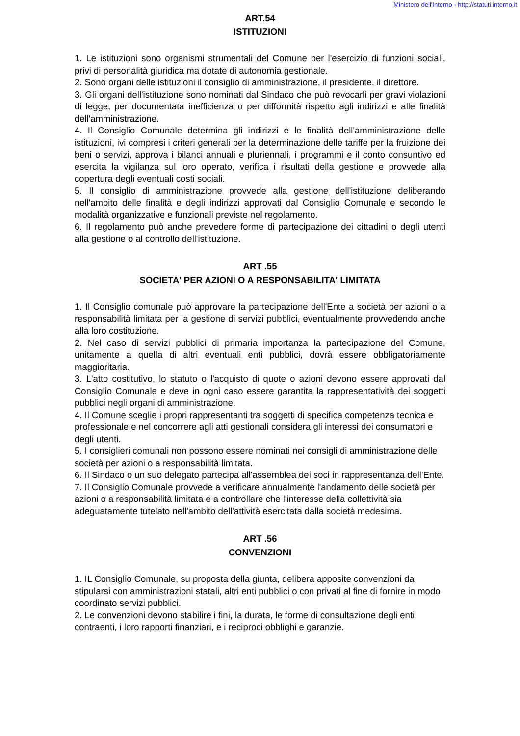Ministero dell'Interno - http://statuti.interno.it
ART.54
ISTITUZIONI
1. Le istituzioni sono organismi strumentali del Comune per l'esercizio di funzioni sociali, privi di personalità giuridica ma dotate di autonomia gestionale.
2. Sono organi delle istituzioni il consiglio di amministrazione, il presidente, il direttore.
3. Gli organi dell'istituzione sono nominati dal Sindaco che può revocarli per gravi violazioni di legge, per documentata inefficienza o per difformità rispetto agli indirizzi e alle finalità dell'amministrazione.
4. Il Consiglio Comunale determina gli indirizzi e le finalità dell'amministrazione delle istituzioni, ivi compresi i criteri generali per la determinazione delle tariffe per la fruizione dei beni o servizi, approva i bilanci annuali e pluriennali, i programmi e il conto consuntivo ed esercita la vigilanza sul loro operato, verifica i risultati della gestione e provvede alla copertura degli eventuali costi sociali.
5. Il consiglio di amministrazione provvede alla gestione dell'istituzione deliberando nell'ambito delle finalità e degli indirizzi approvati dal Consiglio Comunale e secondo le modalità organizzative e funzionali previste nel regolamento.
6. Il regolamento può anche prevedere forme di partecipazione dei cittadini o degli utenti alla gestione o al controllo dell'istituzione.
ART .55
SOCIETA' PER AZIONI O A RESPONSABILITA' LIMITATA
1. Il Consiglio comunale può approvare la partecipazione dell'Ente a società per azioni o a responsabilità limitata per la gestione di servizi pubblici, eventualmente provvedendo anche alla loro costituzione.
2. Nel caso di servizi pubblici di primaria importanza la partecipazione del Comune, unitamente a quella di altri eventuali enti pubblici, dovrà essere obbligatoriamente maggioritaria.
3. L'atto costitutivo, lo statuto o l'acquisto di quote o azioni devono essere approvati dal Consiglio Comunale e deve in ogni caso essere garantita la rappresentatività dei soggetti pubblici negli organi di amministrazione.
4. Il Comune sceglie i propri rappresentanti tra soggetti di specifica competenza tecnica e professionale e nel concorrere agli atti gestionali considera gli interessi dei consumatori e degli utenti.
5. I consiglieri comunali non possono essere nominati nei consigli di amministrazione delle società per azioni o a responsabilità limitata.
6. Il Sindaco o un suo delegato partecipa all'assemblea dei soci in rappresentanza dell'Ente.
7. Il Consiglio Comunale provvede a verificare annualmente l'andamento delle società per azioni o a responsabilità limitata e a controllare che l'interesse della collettività sia adeguatamente tutelato nell'ambito dell'attività esercitata dalla società medesima.
ART .56
CONVENZIONI
1. IL Consiglio Comunale, su proposta della giunta, delibera apposite convenzioni da stipularsi con amministrazioni statali, altri enti pubblici o con privati al fine di fornire in modo coordinato servizi pubblici.
2. Le convenzioni devono stabilire i fini, la durata, le forme di consultazione degli enti contraenti, i loro rapporti finanziari, e i reciproci obblighi e garanzie.